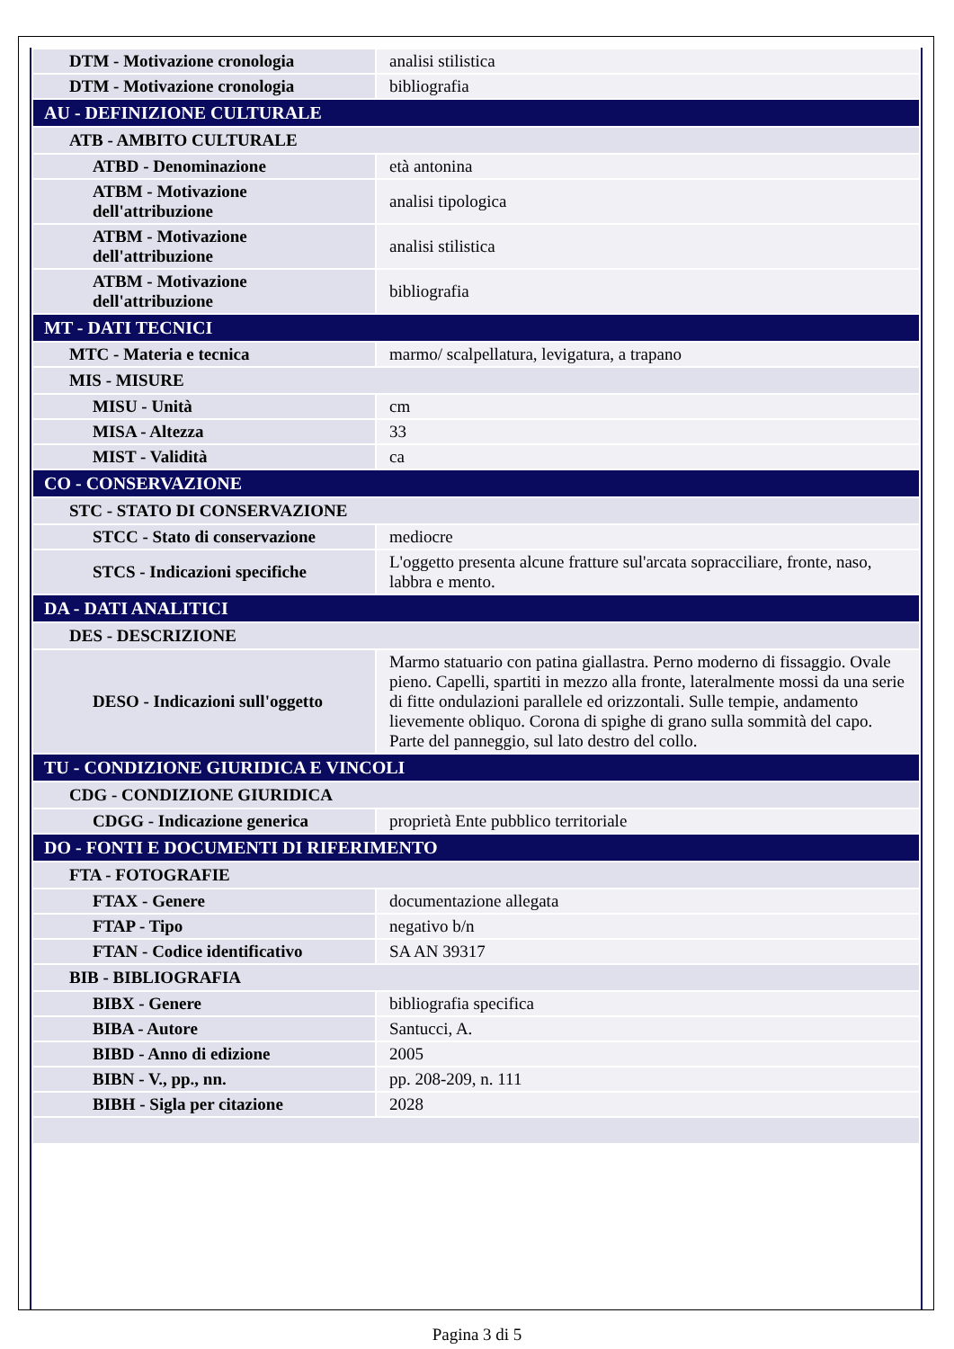| DTM - Motivazione cronologia | analisi stilistica |
| DTM - Motivazione cronologia | bibliografia |
| AU - DEFINIZIONE CULTURALE | |
| ATB - AMBITO CULTURALE | |
| ATBD - Denominazione | età antonina |
| ATBM - Motivazione dell'attribuzione | analisi tipologica |
| ATBM - Motivazione dell'attribuzione | analisi stilistica |
| ATBM - Motivazione dell'attribuzione | bibliografia |
| MT - DATI TECNICI | |
| MTC - Materia e tecnica | marmo/ scalpellatura, levigatura, a trapano |
| MIS - MISURE | |
| MISU - Unità | cm |
| MISA - Altezza | 33 |
| MIST - Validità | ca |
| CO - CONSERVAZIONE | |
| STC - STATO DI CONSERVAZIONE | |
| STCC - Stato di conservazione | mediocre |
| STCS - Indicazioni specifiche | L'oggetto presenta alcune fratture sul'arcata sopracciliare, fronte, naso, labbra e mento. |
| DA - DATI ANALITICI | |
| DES - DESCRIZIONE | |
| DESO - Indicazioni sull'oggetto | Marmo statuario con patina giallastra. Perno moderno di fissaggio. Ovale pieno. Capelli, spartiti in mezzo alla fronte, lateralmente mossi da una serie di fitte ondulazioni parallele ed orizzontali. Sulle tempie, andamento lievemente obliquo. Corona di spighe di grano sulla sommità del capo. Parte del panneggio, sul lato destro del collo. |
| TU - CONDIZIONE GIURIDICA E VINCOLI | |
| CDG - CONDIZIONE GIURIDICA | |
| CDGG - Indicazione generica | proprietà Ente pubblico territoriale |
| DO - FONTI E DOCUMENTI DI RIFERIMENTO | |
| FTA - FOTOGRAFIE | |
| FTAX - Genere | documentazione allegata |
| FTAP - Tipo | negativo b/n |
| FTAN - Codice identificativo | SA AN 39317 |
| BIB - BIBLIOGRAFIA | |
| BIBX - Genere | bibliografia specifica |
| BIBA - Autore | Santucci, A. |
| BIBD - Anno di edizione | 2005 |
| BIBN - V., pp., nn. | pp. 208-209, n. 111 |
| BIBH - Sigla per citazione | 2028 |
Pagina 3 di 5